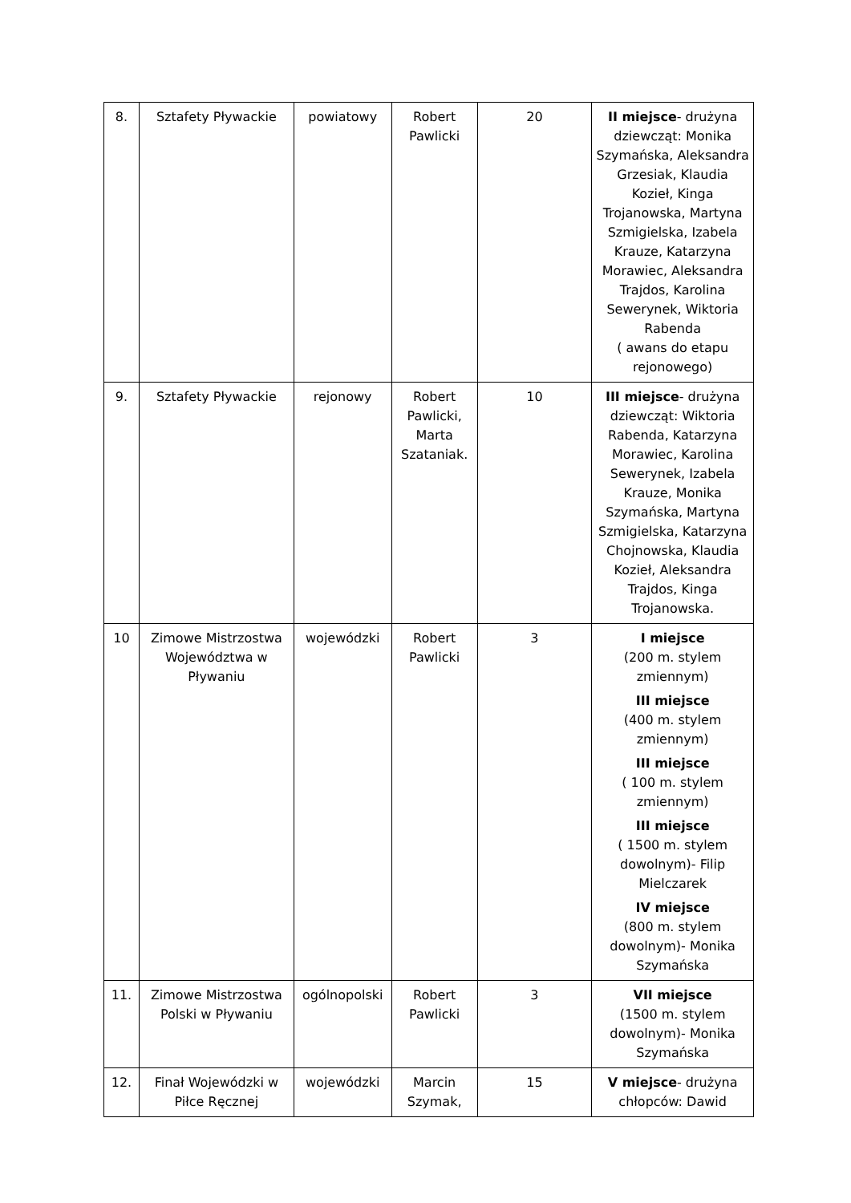| 8. | Sztafety Pływackie | powiatowy | Robert Pawlicki | 20 | II miejsce - drużyna dziewcząt: Monika Szymańska, Aleksandra Grzesiak, Klaudia Kozieł, Kinga Trojanowska, Martyna Szmigielska, Izabela Krauze, Katarzyna Morawiec, Aleksandra Trajdos, Karolina Sewerynek, Wiktoria Rabenda ( awans do etapu rejonowego) |
| 9. | Sztafety Pływackie | rejonowy | Robert Pawlicki, Marta Szataniak. | 10 | III miejsce - drużyna dziewcząt: Wiktoria Rabenda, Katarzyna Morawiec, Karolina Sewerynek, Izabela Krauze, Monika Szymańska, Martyna Szmigielska, Katarzyna Chojnowska, Klaudia Kozieł, Aleksandra Trajdos, Kinga Trojanowska. |
| 10 | Zimowe Mistrzostwa Województwa w Pływaniu | wojewódzki | Robert Pawlicki | 3 | I miejsce (200 m. stylem zmiennym) III miejsce (400 m. stylem zmiennym) III miejsce ( 100 m. stylem zmiennym) III miejsce ( 1500 m. stylem dowolnym)- Filip Mielczarek IV miejsce (800 m. stylem dowolnym)- Monika Szymańska |
| 11. | Zimowe Mistrzostwa Polski w Pływaniu | ogólnopolski | Robert Pawlicki | 3 | VII miejsce (1500 m. stylem dowolnym)- Monika Szymańska |
| 12. | Finał Wojewódzki w Piłce Ręcznej | wojewódzki | Marcin Szymak, | 15 | V miejsce - drużyna chłopców: Dawid |